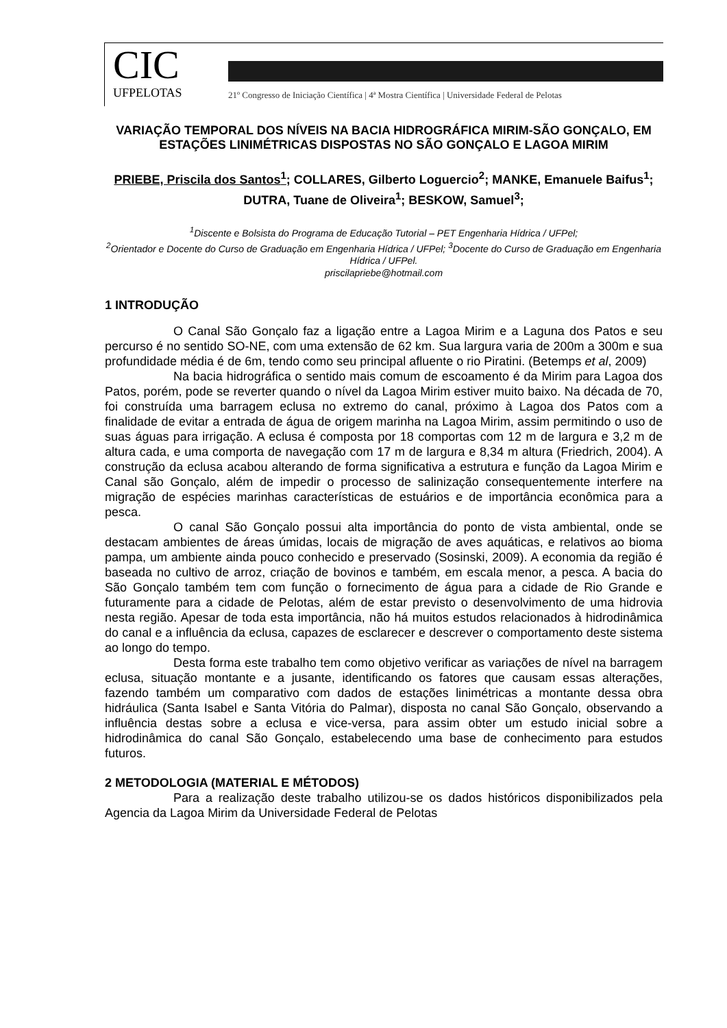CIC
UFPELOTAS
21º Congresso de Iniciação Científica | 4ª Mostra Científica | Universidade Federal de Pelotas
VARIAÇÃO TEMPORAL DOS NÍVEIS NA BACIA HIDROGRÁFICA MIRIM-SÃO GONÇALO, EM ESTAÇÕES LINIMÉTRICAS DISPOSTAS NO SÃO GONÇALO E LAGOA MIRIM
PRIEBE, Priscila dos Santos<sup>1</sup>; COLLARES, Gilberto Loguercio<sup>2</sup>; MANKE, Emanuele Baifus<sup>1</sup>; DUTRA, Tuane de Oliveira<sup>1</sup>; BESKOW, Samuel<sup>3</sup>;
<sup>1</sup> Discente e Bolsista do Programa de Educação Tutorial – PET Engenharia Hídrica / UFPel;
<sup>2</sup> Orientador e Docente do Curso de Graduação em Engenharia Hídrica / UFPel; <sup>3</sup>Docente do Curso de Graduação em Engenharia Hídrica / UFPel.
priscilapriebe@hotmail.com
1 INTRODUÇÃO
O Canal São Gonçalo faz a ligação entre a Lagoa Mirim e a Laguna dos Patos e seu percurso é no sentido SO-NE, com uma extensão de 62 km. Sua largura varia de 200m a 300m e sua profundidade média é de 6m, tendo como seu principal afluente o rio Piratini. (Betemps et al, 2009)
Na bacia hidrográfica o sentido mais comum de escoamento é da Mirim para Lagoa dos Patos, porém, pode se reverter quando o nível da Lagoa Mirim estiver muito baixo. Na década de 70, foi construída uma barragem eclusa no extremo do canal, próximo à Lagoa dos Patos com a finalidade de evitar a entrada de água de origem marinha na Lagoa Mirim, assim permitindo o uso de suas águas para irrigação. A eclusa é composta por 18 comportas com 12 m de largura e 3,2 m de altura cada, e uma comporta de navegação com 17 m de largura e 8,34 m altura (Friedrich, 2004). A construção da eclusa acabou alterando de forma significativa a estrutura e função da Lagoa Mirim e Canal são Gonçalo, além de impedir o processo de salinização consequentemente interfere na migração de espécies marinhas características de estuários e de importância econômica para a pesca.
O canal São Gonçalo possui alta importância do ponto de vista ambiental, onde se destacam ambientes de áreas úmidas, locais de migração de aves aquáticas, e relativos ao bioma pampa, um ambiente ainda pouco conhecido e preservado (Sosinski, 2009). A economia da região é baseada no cultivo de arroz, criação de bovinos e também, em escala menor, a pesca. A bacia do São Gonçalo também tem com função o fornecimento de água para a cidade de Rio Grande e futuramente para a cidade de Pelotas, além de estar previsto o desenvolvimento de uma hidrovia nesta região. Apesar de toda esta importância, não há muitos estudos relacionados à hidrodinâmica do canal e a influência da eclusa, capazes de esclarecer e descrever o comportamento deste sistema ao longo do tempo.
Desta forma este trabalho tem como objetivo verificar as variações de nível na barragem eclusa, situação montante e a jusante, identificando os fatores que causam essas alterações, fazendo também um comparativo com dados de estações linimétricas a montante dessa obra hidráulica (Santa Isabel e Santa Vitória do Palmar), disposta no canal São Gonçalo, observando a influência destas sobre a eclusa e vice-versa, para assim obter um estudo inicial sobre a hidrodinâmica do canal São Gonçalo, estabelecendo uma base de conhecimento para estudos futuros.
2 METODOLOGIA (MATERIAL E MÉTODOS)
Para a realização deste trabalho utilizou-se os dados históricos disponibilizados pela Agencia da Lagoa Mirim da Universidade Federal de Pelotas